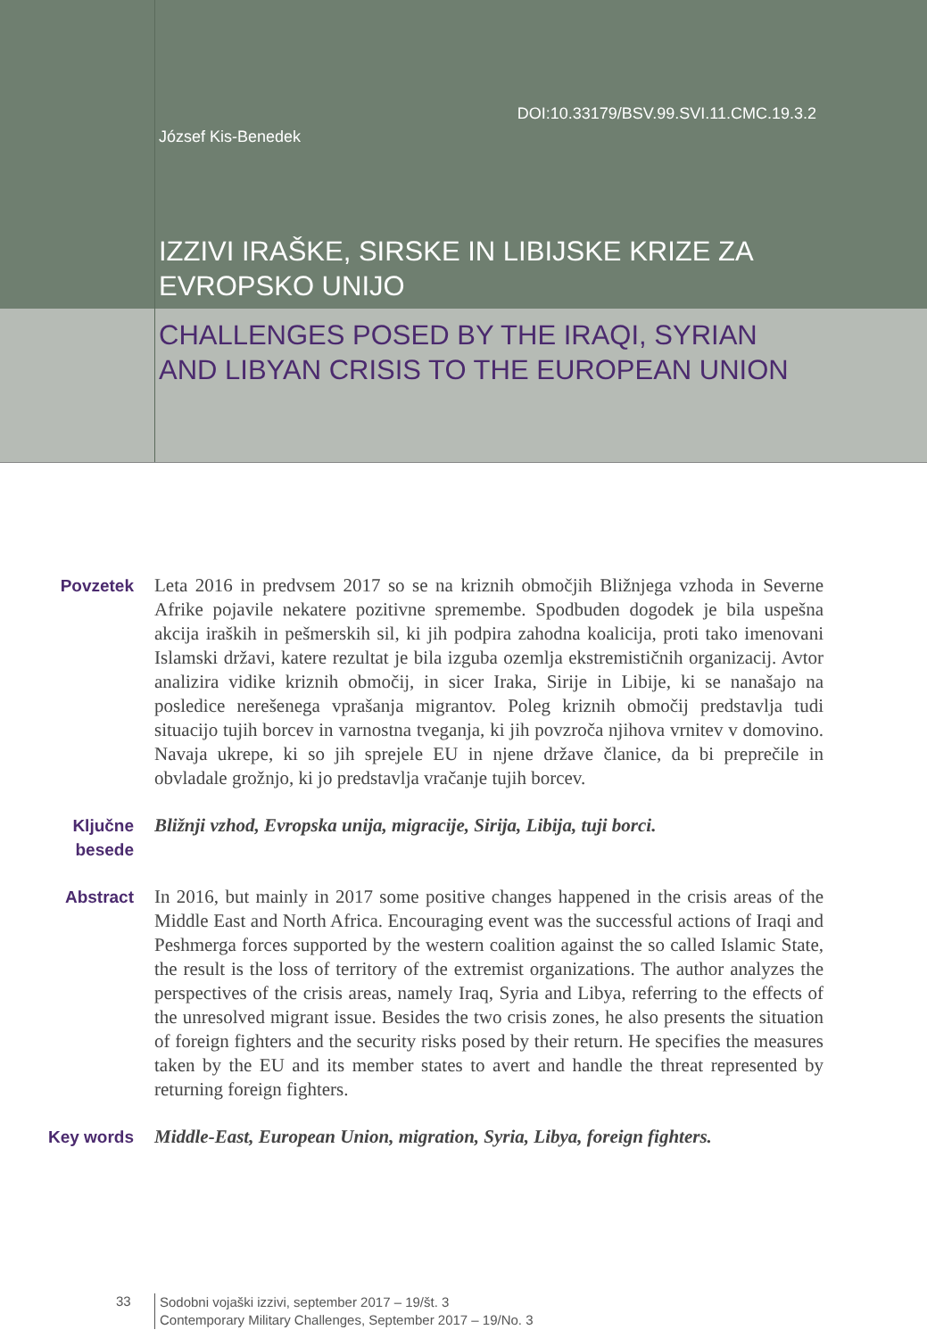DOI:10.33179/BSV.99.SVI.11.CMC.19.3.2
József Kis-Benedek
IZZIVI IRAŠKE, SIRSKE IN LIBIJSKE KRIZE ZA
EVROPSKO UNIJO
CHALLENGES POSED BY THE IRAQI, SYRIAN
AND LIBYAN CRISIS TO THE EUROPEAN UNION
Povzetek Leta 2016 in predvsem 2017 so se na kriznih območjih Bližnjega vzhoda in Severne Afrike pojavile nekatere pozitivne spremembe. Spodbuden dogodek je bila uspešna akcija iraških in pešmerskih sil, ki jih podpira zahodna koalicija, proti tako imenovani Islamski državi, katere rezultat je bila izguba ozemlja ekstremističnih organizacij. Avtor analizira vidike kriznih območij, in sicer Iraka, Sirije in Libije, ki se nanašajo na posledice nerešenega vprašanja migrantov. Poleg kriznih območij predstavlja tudi situacijo tujih borcev in varnostna tveganja, ki jih povzroča njihova vrnitev v domovino. Navaja ukrepe, ki so jih sprejele EU in njene države članice, da bi preprečile in obvladale grožnjo, ki jo predstavlja vračanje tujih borcev.
Ključne besede
Bližnji vzhod, Evropska unija, migracije, Sirija, Libija, tuji borci.
Abstract In 2016, but mainly in 2017 some positive changes happened in the crisis areas of the Middle East and North Africa. Encouraging event was the successful actions of Iraqi and Peshmerga forces supported by the western coalition against the so called Islamic State, the result is the loss of territory of the extremist organizations. The author analyzes the perspectives of the crisis areas, namely Iraq, Syria and Libya, referring to the effects of the unresolved migrant issue. Besides the two crisis zones, he also presents the situation of foreign fighters and the security risks posed by their return. He specifies the measures taken by the EU and its member states to avert and handle the threat represented by returning foreign fighters.
Key words Middle-East, European Union, migration, Syria, Libya, foreign fighters.
33
Sodobni vojaški izzivi, september 2017 – 19/št. 3
Contemporary Military Challenges, September 2017 – 19/No. 3